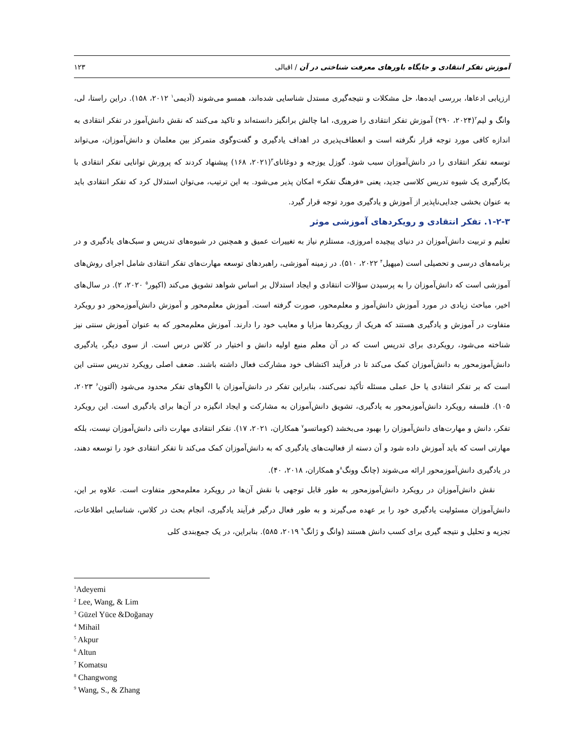آموزش تفکر انتقادی و جایگاه باورهای معرفت شناختی در آن / اقبالی
۱۲۳
ارزیابی ادعاها، بررسی ایده‌ها، حل مشکلات و نتیجه‌گیری مستدل شناسایی شده‌اند، همسو می‌شوند (آدیمی<sup>۱</sup> ۲۰۱۲، ۱۵۸). دراین راستا، لی، وانگ و لیم<sup>۲</sup>(۲۰۲۴، ۲۹۰) آموزش تفکر انتقادی را ضروری، اما چالش برانگیز دانسته‌اند و تاکید می‌کنند که نقش دانش‌آموز در تفکر انتقادی به اندازه کافی مورد توجه قرار نگرفته است و انعطاف‌پذیری در اهداف یادگیری و گفت‌وگوی متمرکز بین معلمان و دانش‌آموزان، می‌تواند توسعه تفکر انتقادی را در دانش‌آموزان سبب شود. گوزل یوزجه و دوغانای<sup>۳</sup>(۲۰۲۱، ۱۶۸) پیشنهاد کردند که پرورش توانایی تفکر انتقادی با بکارگیری یک شیوه تدریس کلاسی جدید، یعنی «فرهنگ تفکر» امکان پذیر می‌شود. به این ترتیب، می‌توان استدلال کرد که تفکر انتقادی باید به عنوان بخشی جدایی‌ناپذیر از آموزش و یادگیری مورد توجه قرار گیرد.
۱-۲-۳. تفکر انتقادی و رویکردهای آموزشی موثر
تعلیم و تربیت دانش‌آموزان در دنیای پیچیده امروزی، مستلزم نیاز به تغییرات عمیق و همچنین در شیوه‌های تدریس و سبک‌های یادگیری و در برنامه‌های درسی و تحصیلی است (میهیل<sup>۴</sup> ۲۰۲۲، ۵۱۰). در زمینه آموزشی، راهبردهای توسعه مهارت‌های تفکر انتقادی شامل اجرای روش‌های آموزشی است که دانش‌آموزان را به پرسیدن سؤالات انتقادی و ایجاد استدلال بر اساس شواهد تشویق می‌کند (اکپور<sup>۵</sup> ۲۰۲۰، ۲). در سال‌های اخیر، مباحث زیادی در مورد آموزش دانش‌آموز و معلم‌محور، صورت گرفته است. آموزش معلم‌محور و آموزش دانش‌آموزمحور دو رویکرد متفاوت در آموزش و یادگیری هستند که هریک از رویکردها مزایا و معایب خود را دارند. آموزش معلم‌محور که به عنوان آموزش سنتی نیز شناخته می‌شود، رویکردی برای تدریس است که در آن معلم منبع اولیه دانش و اختیار در کلاس درس است. از سوی دیگر، یادگیری دانش‌آموزمحور به دانش‌آموزان کمک می‌کند تا در فرآیند اکتشاف خود مشارکت فعال داشته باشند. ضعف اصلی رویکرد تدریس سنتی این است که بر تفکر انتقادی یا حل عملی مسئله تأکید نمی‌کنند، بنابراین تفکر در دانش‌آموزان با الگوهای تفکر محدود می‌شود (آلتون<sup>۶</sup> ۲۰۲۳، ۱۰۵). فلسفه رویکرد دانش‌آموزمحور به یادگیری، تشویق دانش‌آموزان به مشارکت و ایجاد انگیزه در آن‌ها برای یادگیری است. این رویکرد تفکر، دانش و مهارت‌های دانش‌آموزان را بهبود می‌بخشد (کوماتسو<sup>۷</sup> همکاران، ۲۰۲۱، ۱۷). تفکر انتقادی مهارت ذاتی دانش‌آموزان نیست، بلکه مهارتی است که باید آموزش داده شود و آن دسته از فعالیت‌های یادگیری که به دانش‌آموزان کمک می‌کند تا تفکر انتقادی خود را توسعه دهند، در یادگیری دانش‌آموزمحور ارائه می‌شوند (چانگ وونگ<sup>۸</sup>و همکاران، ۲۰۱۸، ۴۰).
نقش دانش‌آموزان در رویکرد دانش‌آموزمحور به طور قابل توجهی با نقش آن‌ها در رویکرد معلم‌محور متفاوت است. علاوه بر این، دانش‌آموزان مسئولیت یادگیری خود را بر عهده می‌گیرند و به طور فعال درگیر فرآیند یادگیری، انجام بحث در کلاس، شناسایی اطلاعات، تجزیه و تحلیل و نتیجه گیری برای کسب دانش هستند (وانگ و ژانگ<sup>۹</sup> ۲۰۱۹، ۵۸۵). بنابراین، در یک جمع‌بندی کلی
<sup>1</sup> Adeyemi
<sup>2</sup> Lee, Wang, & Lim
<sup>3</sup> Güzel Yüce &Doğanay
<sup>4</sup> Mihail
<sup>5</sup> Akpur
<sup>6</sup> Altun
<sup>7</sup> Komatsu
<sup>8</sup> Changwong
<sup>9</sup> Wang, S., & Zhang